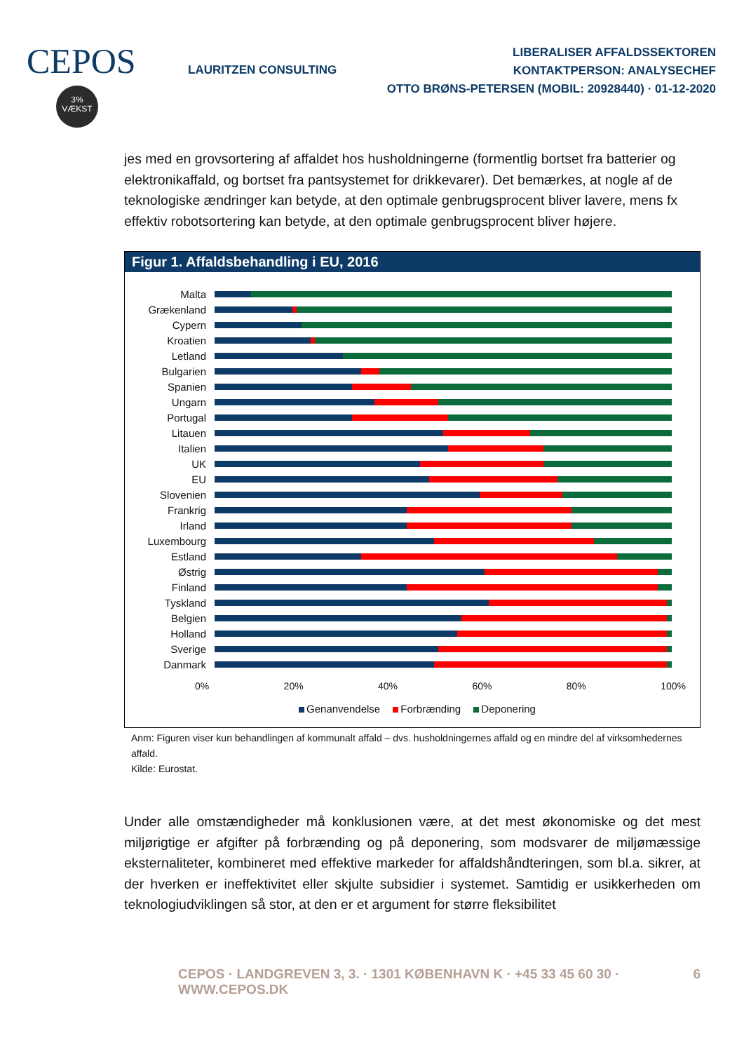CEPOS
3%
VÆKST
LAURITZEN CONSULTING
LIBERALISER AFFALDSSEKTOREN
KONTAKTPERSON: ANALYSECHEF
OTTO BRØNS-PETERSEN (MOBIL: 20928440) · 01-12-2020
jes med en grovsortering af affaldet hos husholdningerne (formentlig bortset fra batterier og elektronikaffald, og bortset fra pantsystemet for drikkevarer). Det bemærkes, at nogle af de teknologiske ændringer kan betyde, at den optimale genbrugsprocent bliver lavere, mens fx effektiv robotsortering kan betyde, at den optimale genbrugsprocent bliver højere.
Figur 1. Affaldsbehandling i EU, 2016
Malta
Grækenland
Cypern
Kroatien
Letland
Bulgarien
Spanien
Ungarn
Portugal
Litauen
Italien
UK
EU
Slovenien
Frankrig
Irland
Luxembourg
Estland
Østrig
Finland
Tyskland
Belgien
Holland
Sverige
Danmark
0% 20% 40% 60% 80% 100%
Genanvendelse Forbrænding Deponering
Anm: Figuren viser kun behandlingen af kommunalt affald – dvs. husholdningernes affald og en mindre del af virksomhedernes affald.
Kilde: Eurostat.
Under alle omstændigheder må konklusionen være, at det mest økonomiske og det mest miljørigtige er afgifter på forbrænding og på deponering, som modsvarer de miljømæssige eksternaliteter, kombineret med effektive markeder for affaldshåndteringen, som bl.a. sikrer, at der hverken er ineffektivitet eller skjulte subsidier i systemet. Samtidig er usikkerheden om teknologiudviklingen så stor, at den er et argument for større fleksibilitet
CEPOS · LANDGREVEN 3, 3. · 1301 KØBENHAVN K · +45 33 45 60 30 · WWW.CEPOS.DK 6